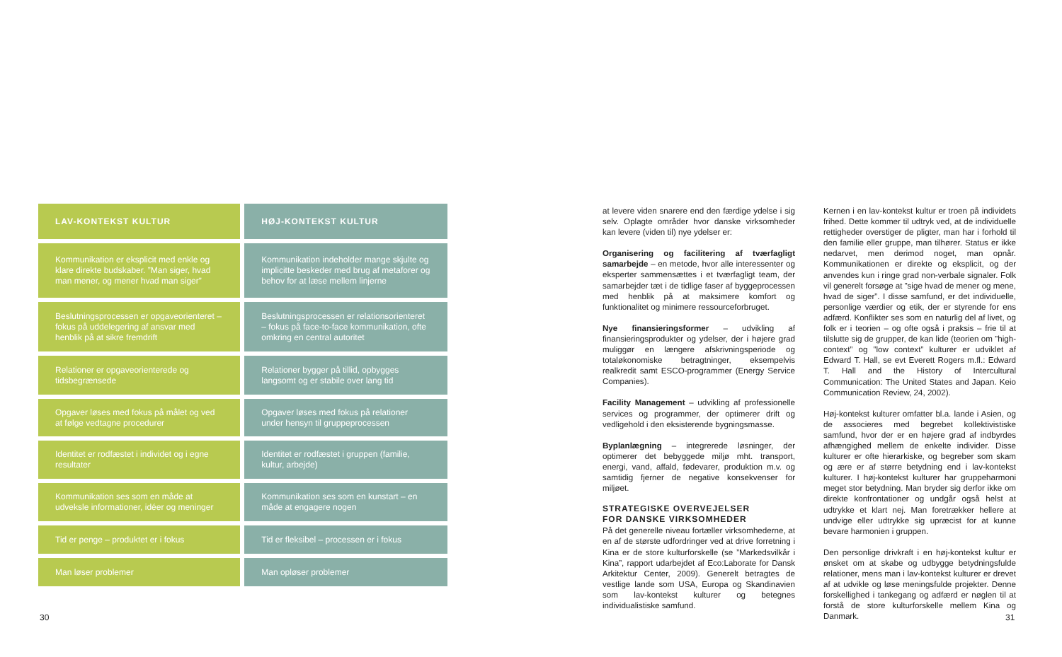| LAV-KONTEKST KULTUR | HØJ-KONTEKST KULTUR |
| --- | --- |
| Kommunikation er eksplicit med enkle og klare direkte budskaber. ”Man siger, hvad man mener, og mener hvad man siger” | Kommunikation indeholder mange skjulte og implicitte beskeder med brug af metaforer og behov for at læse mellem linjerne |
| Beslutningsprocessen er opgaveorienteret – fokus på uddelegering af ansvar med henblik på at sikre fremdrift | Beslutningsprocessen er relationsorienteret – fokus på face-to-face kommunikation, ofte omkring en central autoritet |
| Relationer er opgaveorienterede og tidsbegrænsede | Relationer bygger på tillid, opbygges langsomt og er stabile over lang tid |
| Opgaver løses med fokus på målet og ved at følge vedtagne procedurer | Opgaver løses med fokus på relationer under hensyn til gruppeprocessen |
| Identitet er rodfæstet i individet og i egne resultater | Identitet er rodfæstet i gruppen (familie, kultur, arbejde) |
| Kommunikation ses som en måde at udveksle informationer, idéer og meninger | Kommunikation ses som en kunstart – en måde at engagere nogen |
| Tid er penge – produktet er i fokus | Tid er fleksibel – processen er i fokus |
| Man løser problemer | Man opløser problemer |
30
at levere viden snarere end den færdige ydelse i sig selv. Oplagte områder hvor danske virksomheder kan levere (viden til) nye ydelser er:
Organisering og facilitering af tværfagligt samarbejde – en metode, hvor alle interessenter og eksperter sammensættes i et tværfagligt team, der samarbejder tæt i de tidlige faser af byggeprocessen med henblik på at maksimere komfort og funktionalitet og minimere ressourceforbruget.
Nye finansieringsformer – udvikling af finansieringsprodukter og ydelser, der i højere grad muliggør en længere afskrivningsperiode og totaløkonomiske betragtninger, eksempelvis realkredit samt ESCO-programmer (Energy Service Companies).
Facility Management – udvikling af professionelle services og programmer, der optimerer drift og vedligehold i den eksisterende bygningsmasse.
Byplanlægning – integrerede løsninger, der optimerer det bebyggede miljø mht. transport, energi, vand, affald, fødevarer, produktion m.v. og samtidig fjerner de negative konsekvenser for miljøet.
STRATEGISKE OVERVEJELSER
FOR DANSKE VIRKSOMHEDER
På det generelle niveau fortæller virksomhederne, at en af de største udfordringer ved at drive forretning i Kina er de store kulturforskelle (se ”Markedsvilkår i Kina”, rapport udarbejdet af Eco:Laborate for Dansk Arkitektur Center, 2009). Generelt betragtes de vestlige lande som USA, Europa og Skandinavien som lav-kontekst kulturer og betegnes individualistiske samfund.
Kernen i en lav-kontekst kultur er troen på individets frihed. Dette kommer til udtryk ved, at de individuelle rettigheder overstiger de pligter, man har i forhold til den familie eller gruppe, man tilhører. Status er ikke nedarvet, men derimod noget, man opnår. Kommunikationen er direkte og eksplicit, og der anvendes kun i ringe grad non-verbale signaler. Folk vil generelt forsøge at ”sige hvad de mener og mene, hvad de siger”. I disse samfund, er det individuelle, personlige værdier og etik, der er styrende for ens adfærd. Konflikter ses som en naturlig del af livet, og folk er i teorien – og ofte også i praksis – frie til at tilslutte sig de grupper, de kan lide (teorien om ”high-context” og ”low context” kulturer er udviklet af Edward T. Hall, se evt Everett Rogers m.fl.: Edward T. Hall and the History of Intercultural Communication: The United States and Japan. Keio Communication Review, 24, 2002).
Høj-kontekst kulturer omfatter bl.a. lande i Asien, og de associeres med begrebet kollektivistiske samfund, hvor der er en højere grad af indbyrdes afhængighed mellem de enkelte individer. Disse kulturer er ofte hierarkiske, og begreber som skam og ære er af større betydning end i lav-kontekst kulturer. I høj-kontekst kulturer har gruppeharmoni meget stor betydning. Man bryder sig derfor ikke om direkte konfrontationer og undgår også helst at udtrykke et klart nej. Man foretrækker hellere at undvige eller udtrykke sig upræcist for at kunne bevare harmonien i gruppen.
Den personlige drivkraft i en høj-kontekst kultur er ønsket om at skabe og udbygge betydningsfulde relationer, mens man i lav-kontekst kulturer er drevet af at udvikle og løse meningsfulde projekter. Denne forskellighed i tankegang og adfærd er nøglen til at forstå de store kulturforskelle mellem Kina og Danmark.
31